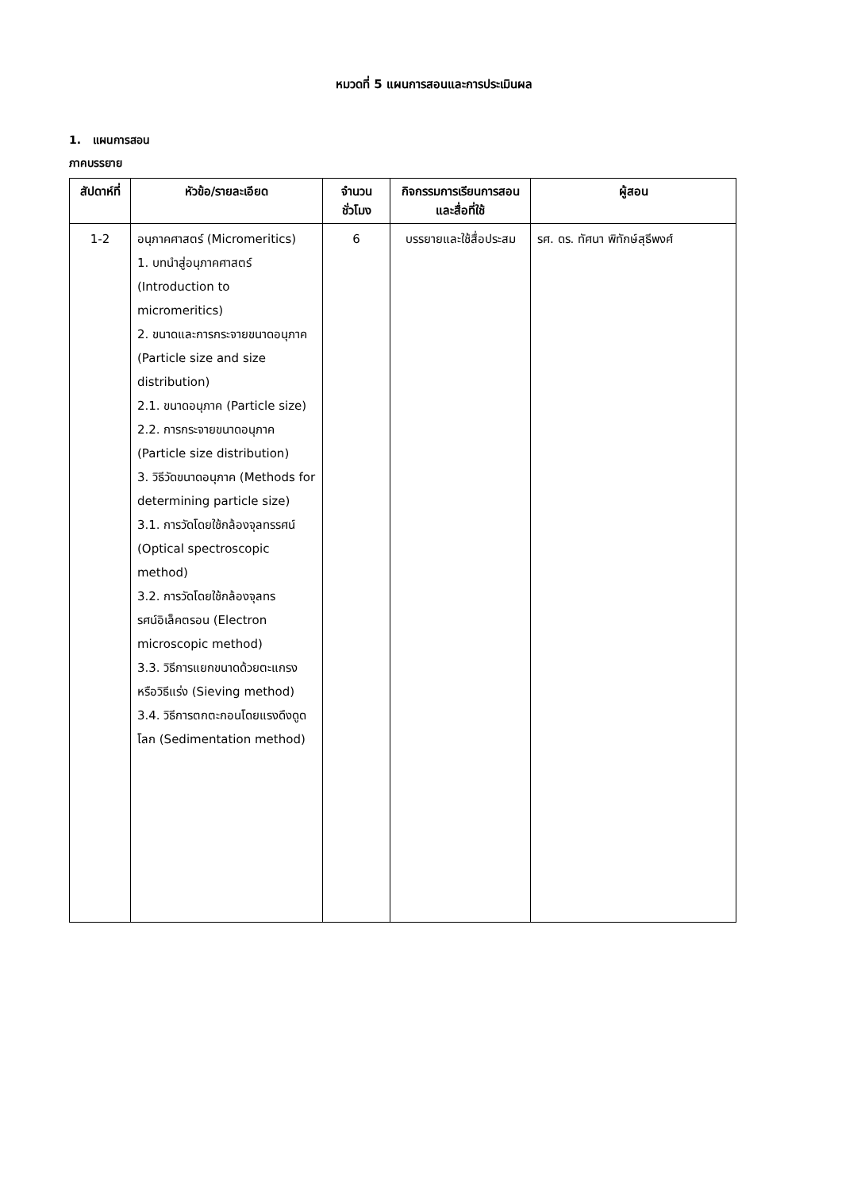หมวดที่ 5 แผนการสอนและการประเมินผล
1. แผนการสอน
ภาคบรรยาย
| สัปดาห์ที่ | หัวข้อ/รายละเอียด | จำนวนชั่วโมง | กิจกรรมการเรียนการสอนและสื่อที่ใช้ | ผู้สอน |
| --- | --- | --- | --- | --- |
| 1-2 | อนุภาคศาสตร์ (Micromeritics) 1. บทนำสู่อนุภาคศาสตร์ (Introduction to micromeritics) 2. ขนาดและการกระจายขนาดอนุภาค (Particle size and size distribution) 2.1. ขนาดอนุภาค (Particle size) 2.2. การกระจายขนาดอนุภาค (Particle size distribution) 3. วิธีวัดขนาดอนุภาค (Methods for determining particle size) 3.1. การวัดโดยใช้กล้องจุลทรรศน์ (Optical spectroscopic method) 3.2. การวัดโดยใช้กล้องจุลทรรศน์อิเล็คตรอน (Electron microscopic method) 3.3. วิธีการแยกขนาดด้วยตะแกรง หรือวิธีแร่ง (Sieving method) 3.4. วิธีการตกตะกอนโดยแรงดึงดูดโลก (Sedimentation method) | 6 | บรรยายและใช้สื่อประสม | รศ. ดร. ทัศนา พิทักษ์สุธีพงศ์ |